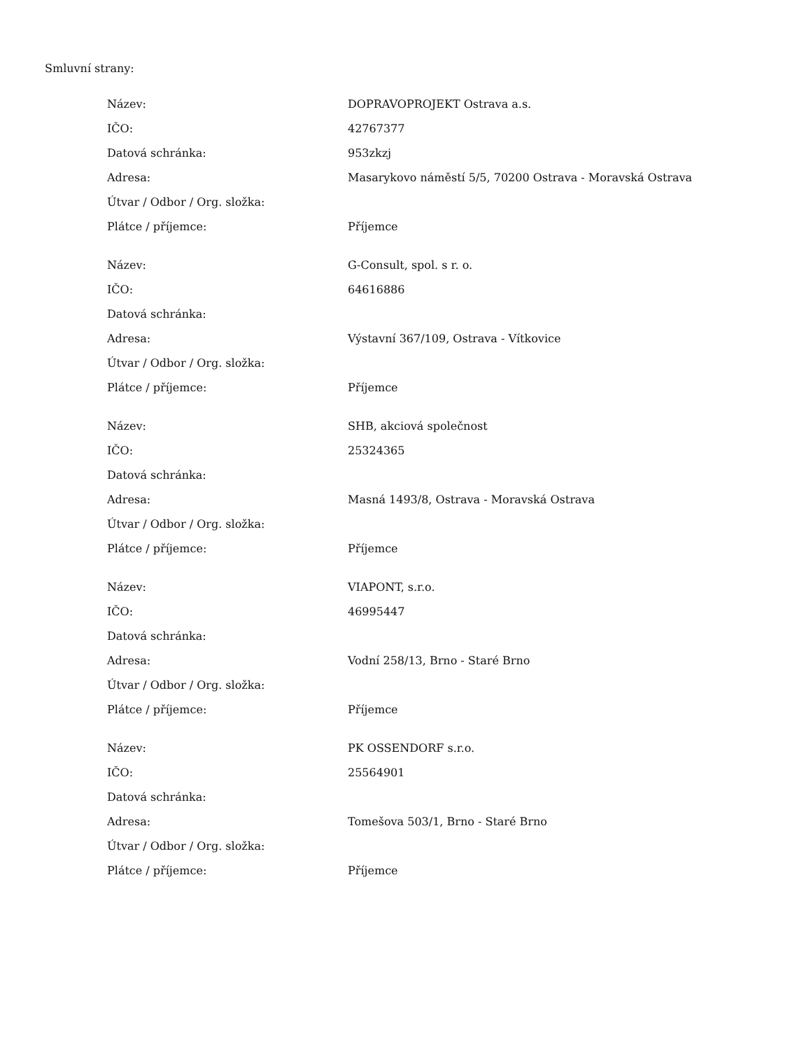Smluvní strany:
| Název: | DOPRAVOPROJEKT Ostrava a.s. |
| IČO: | 42767377 |
| Datová schránka: | 953zkzj |
| Adresa: | Masarykovo náměstí 5/5, 70200 Ostrava - Moravská Ostrava |
| Útvar / Odbor / Org. složka: | |
| Plátce / příjemce: | Příjemce |
| Název: | G-Consult, spol. s r. o. |
| IČO: | 64616886 |
| Datová schránka: | |
| Adresa: | Výstavní 367/109, Ostrava - Vítkovice |
| Útvar / Odbor / Org. složka: | |
| Plátce / příjemce: | Příjemce |
| Název: | SHB, akciová společnost |
| IČO: | 25324365 |
| Datová schránka: | |
| Adresa: | Masná 1493/8, Ostrava - Moravská Ostrava |
| Útvar / Odbor / Org. složka: | |
| Plátce / příjemce: | Příjemce |
| Název: | VIAPONT, s.r.o. |
| IČO: | 46995447 |
| Datová schránka: | |
| Adresa: | Vodní 258/13, Brno - Staré Brno |
| Útvar / Odbor / Org. složka: | |
| Plátce / příjemce: | Příjemce |
| Název: | PK OSSENDORF s.r.o. |
| IČO: | 25564901 |
| Datová schránka: | |
| Adresa: | Tomešova 503/1, Brno - Staré Brno |
| Útvar / Odbor / Org. složka: | |
| Plátce / příjemce: | Příjemce |